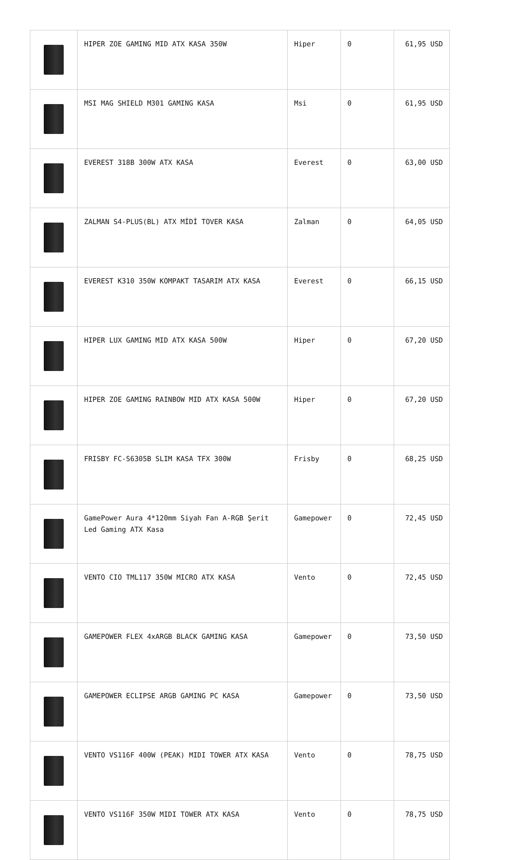| | HIPER ZOE GAMING MID ATX KASA 350W | Hiper | 0 | 61,95 USD |
| | MSI MAG SHIELD M301 GAMING KASA | Msi | 0 | 61,95 USD |
| | EVEREST 318B 300W ATX KASA | Everest | 0 | 63,00 USD |
| | ZALMAN S4-PLUS(BL) ATX MİDİ TOVER KASA | Zalman | 0 | 64,05 USD |
| | EVEREST K310 350W KOMPAKT TASARIM ATX KASA | Everest | 0 | 66,15 USD |
| | HIPER LUX GAMING MID ATX KASA 500W | Hiper | 0 | 67,20 USD |
| | HIPER ZOE GAMING RAINBOW MID ATX KASA 500W | Hiper | 0 | 67,20 USD |
| | FRISBY FC-S6305B SLIM KASA TFX 300W | Frisby | 0 | 68,25 USD |
| | GamePower Aura 4*120mm Siyah Fan A-RGB Şerit Led Gaming ATX Kasa | Gamepower | 0 | 72,45 USD |
| | VENTO CIO TML117 350W MICRO ATX KASA | Vento | 0 | 72,45 USD |
| | GAMEPOWER FLEX 4xARGB BLACK GAMING KASA | Gamepower | 0 | 73,50 USD |
| | GAMEPOWER ECLIPSE ARGB GAMING PC KASA | Gamepower | 0 | 73,50 USD |
| | VENTO VS116F 400W (PEAK) MIDI TOWER ATX KASA | Vento | 0 | 78,75 USD |
| | VENTO VS116F 350W MIDI TOWER ATX KASA | Vento | 0 | 78,75 USD |